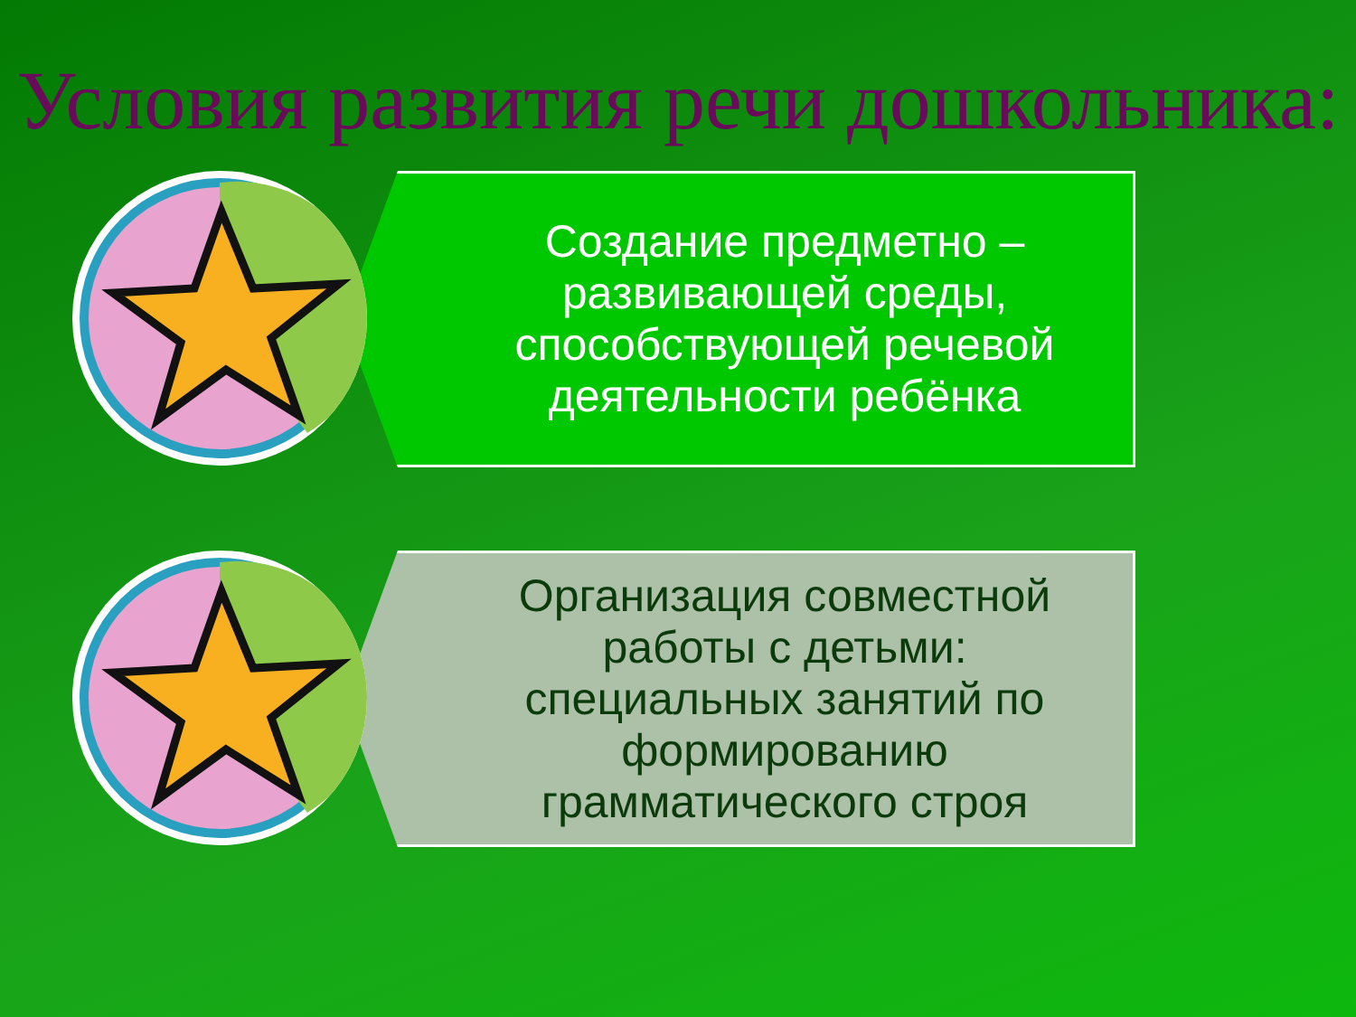Условия развития речи дошкольника:
Создание предметно – развивающей среды, способствующей речевой деятельности ребёнка
Организация совместной работы с детьми: специальных занятий по формированию грамматического строя